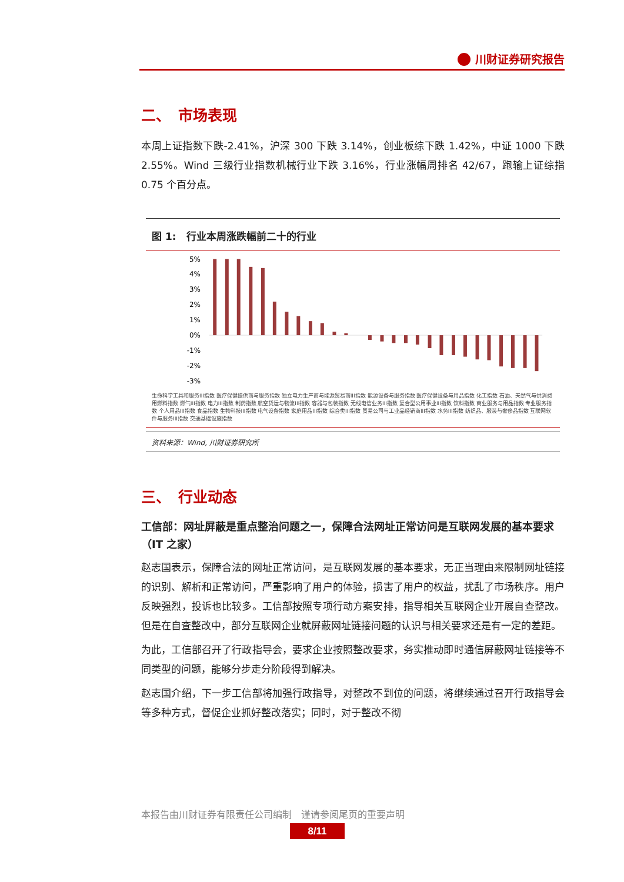川财证券研究报告
二、　市场表现
本周上证指数下跌-2.41%，沪深 300 下跌 3.14%，创业板综下跌 1.42%，中证 1000 下跌 2.55%。Wind 三级行业指数机械行业下跌 3.16%，行业涨幅周排名 42/67，跑输上证综指 0.75 个百分点。
图 1:　行业本周涨跌幅前二十的行业
5%
4%
3%
2%
1%
0%
-1%
-2%
-3%
生命科学工具和服务III指数 医疗保健提供商与服务指数 独立电力生产商与能源贸易商III指数 能源设备与服务指数 医疗保健设备与用品指数 化工指数 石油、天然气与供消费用燃料指数 燃气III指数 电力III指数 制药指数 航空货运与物流III指数 容器与包装指数 无线电信业务III指数 复合型公用事业III指数 饮料指数 商业服务与用品指数 专业服务指数 个人用品III指数 食品指数 生物科技III指数 电气设备指数 家庭用品III指数 综合类III指数 贸易公司与工业品经销商III指数 水务III指数 纺织品、服装与奢侈品指数 互联网软件与服务III指数 交通基础设施指数
资料来源：Wind, 川财证券研究所
三、　行业动态
工信部：网址屏蔽是重点整治问题之一，保障合法网址正常访问是互联网发展的基本要求（IT 之家）
赵志国表示，保障合法的网址正常访问，是互联网发展的基本要求，无正当理由来限制网址链接的识别、解析和正常访问，严重影响了用户的体验，损害了用户的权益，扰乱了市场秩序。用户反映强烈，投诉也比较多。工信部按照专项行动方案安排，指导相关互联网企业开展自查整改。但是在自查整改中，部分互联网企业就屏蔽网址链接问题的认识与相关要求还是有一定的差距。
为此，工信部召开了行政指导会，要求企业按照整改要求，务实推动即时通信屏蔽网址链接等不同类型的问题，能够分步走分阶段得到解决。
赵志国介绍，下一步工信部将加强行政指导，对整改不到位的问题，将继续通过召开行政指导会等多种方式，督促企业抓好整改落实；同时，对于整改不彻
本报告由川财证券有限责任公司编制　谨请参阅尾页的重要声明
8/11